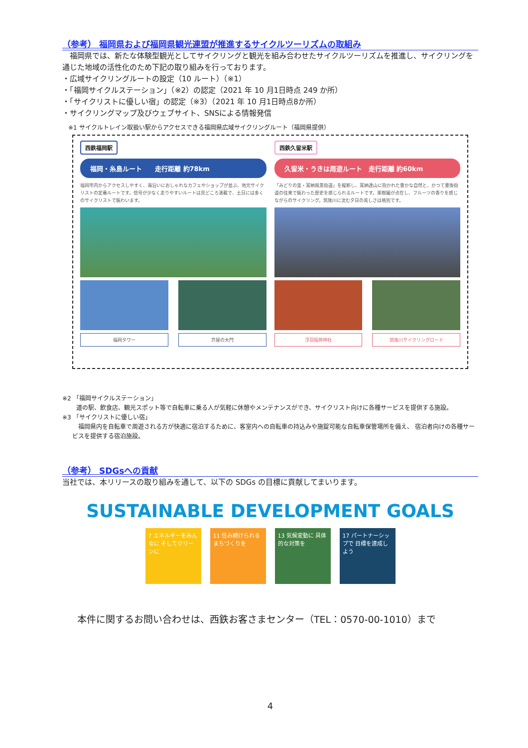（参考） 福岡県および福岡県観光連盟が推進するサイクルツーリズムの取組み
　福岡県では、新たな体験型観光としてサイクリングと観光を組み合わせたサイクルツーリズムを推進し、サイクリングを通じた地域の活性化のため下記の取り組みを行っております。
・広域サイクリングルートの設定（10 ルート）（※1）
・「福岡サイクルステーション」（※2）の認定（2021 年 10 月1日時点 249 か所）
・「サイクリストに優しい宿」の認定（※3）（2021 年 10 月1日時点8か所）
・サイクリングマップ及びウェブサイト、SNSによる情報発信
※1 サイクルトレイン取扱い駅からアクセスできる福岡県広域サイクリングルート（福岡県提供）
西鉄福岡駅
福岡・糸島ルート　　走行距離 約78km
福岡市内からアクセスしやすく、海沿いにおしゃれなカフェやショップが並ぶ、地元サイクリストの定番ルートです。信号が少なく走りやすいルートは見どころ満載で、土日には多くのサイクリストで賑わいます。
福岡タワー 芥屋の大門
西鉄久留米駅
久留米・うきは周遊ルート　走行距離 約60km
「みどりの里・耳納風景街道」を縦断し、耳納連山に抱かれた豊かな自然と、かつて豊後街道の往来で賑わった歴史を感じられるルートです。果樹園が点在し、フルーツの香りを感じながらのサイクリング。筑後川に沈む夕日の美しさは格別です。
浮羽稲荷神社 筑後川サイクリングロード
※2 「福岡サイクルステーション」
道の駅、飲食店、観光スポット等で自転車に乗る人が気軽に休憩やメンテナンスができ、サイクリスト向けに各種サービスを提供する施設。
※3 「サイクリストに優しい宿」
　福岡県内を自転車で周遊される方が快適に宿泊するために、客室内への自転車の持込みや施錠可能な自転車保管場所を備え、 宿泊者向けの各種サービスを提供する宿泊施設。
（参考） SDGsへの貢献
当社では、本リリースの取り組みを通して、以下の SDGs の目標に貢献してまいります。
SUSTAINABLE DEVELOPMENT GOALS
7 エネルギーをみんなに そしてクリーンに 11 住み続けられる まちづくりを 13 気候変動に 具体的な対策を 17 パートナーシップで 目標を達成しよう
本件に関するお問い合わせは、西鉄お客さまセンター（TEL：0570-00-1010）まで
4